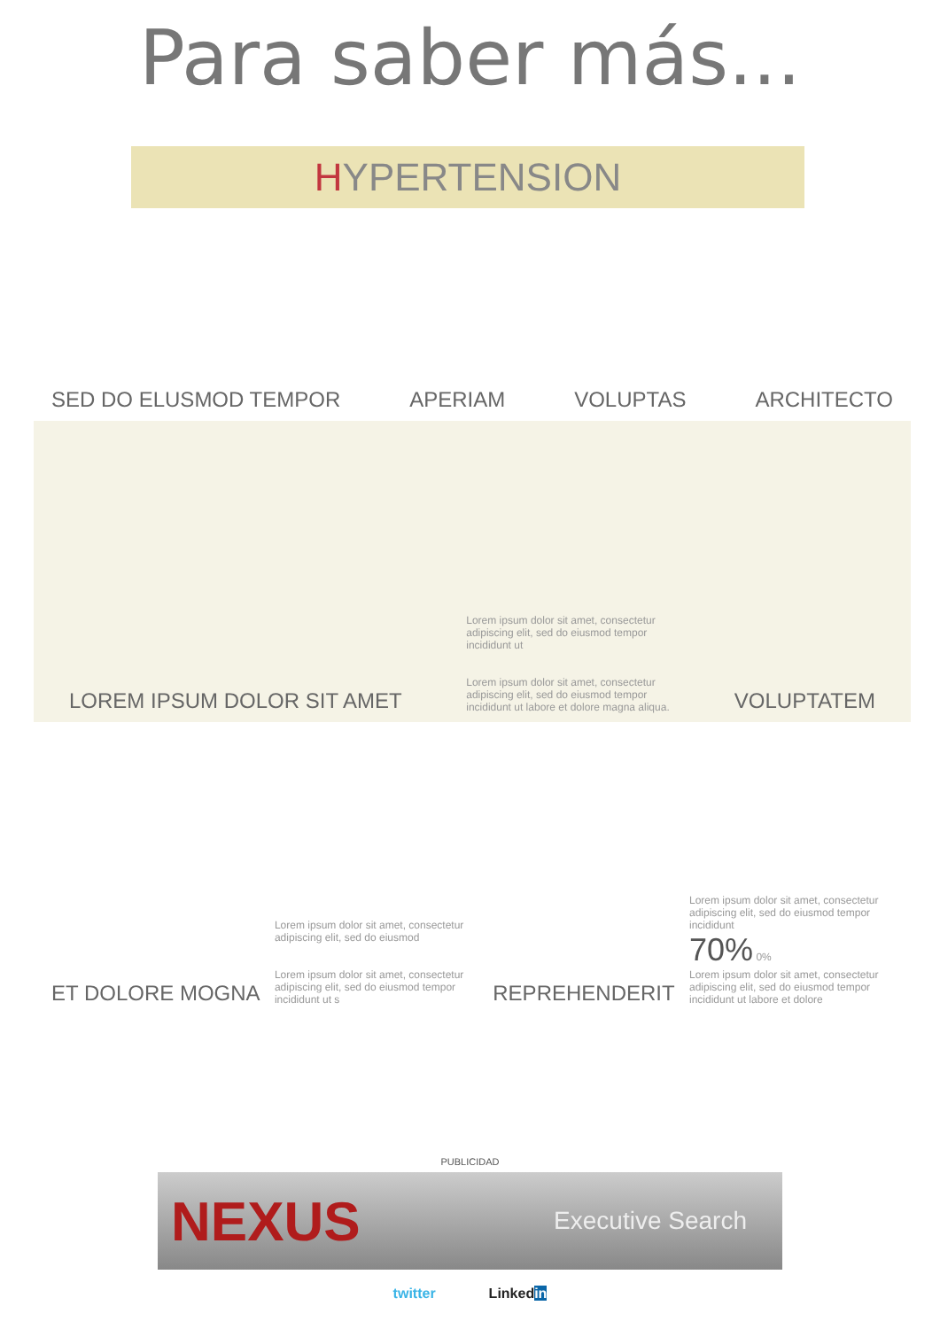Para saber más...
HYPERTENSION
SED DO ELUSMOD TEMPOR
APERIAM
VOLUPTAS
ARCHITECTO
LOREM IPSUM DOLOR SIT AMET
Lorem ipsum dolor sit amet, consectetur adipiscing elit, sed do eiusmod tempor incididunt ut
Lorem ipsum dolor sit amet, consectetur adipiscing elit, sed do eiusmod tempor incididunt ut labore et dolore magna aliqua.
VOLUPTATEM
ET DOLORE MOGNA
Lorem ipsum dolor sit amet, consectetur adipiscing elit, sed do eiusmod
Lorem ipsum dolor sit amet, consectetur adipiscing elit, sed do eiusmod tempor incididunt ut s
REPREHENDERIT
Lorem ipsum dolor sit amet, consectetur adipiscing elit, sed do eiusmod tempor incididunt
70% 0%
Lorem ipsum dolor sit amet, consectetur adipiscing elit, sed do eiusmod tempor incididunt ut labore et dolore
PUBLICIDAD
NEXUS Executive Search
twitter Linkedin